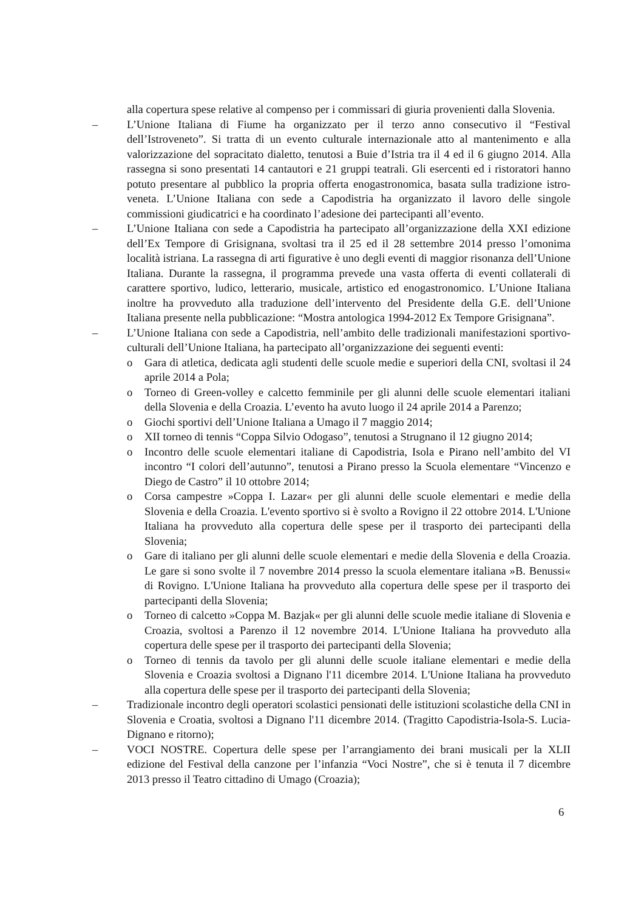alla copertura spese relative al compenso per i commissari di giuria provenienti dalla Slovenia.
– L’Unione Italiana di Fiume ha organizzato per il terzo anno consecutivo il “Festival dell’Istroveneto”. Si tratta di un evento culturale internazionale atto al mantenimento e alla valorizzazione del sopracitato dialetto, tenutosi a Buie d’Istria tra il 4 ed il 6 giugno 2014. Alla rassegna si sono presentati 14 cantautori e 21 gruppi teatrali. Gli esercenti ed i ristoratori hanno potuto presentare al pubblico la propria offerta enogastronomica, basata sulla tradizione istro-veneta. L’Unione Italiana con sede a Capodistria ha organizzato il lavoro delle singole commissioni giudicatrici e ha coordinato l’adesione dei partecipanti all’evento.
– L’Unione Italiana con sede a Capodistria ha partecipato all’organizzazione della XXI edizione dell’Ex Tempore di Grisignana, svoltasi tra il 25 ed il 28 settembre 2014 presso l’omonima località istriana. La rassegna di arti figurative è uno degli eventi di maggior risonanza dell’Unione Italiana. Durante la rassegna, il programma prevede una vasta offerta di eventi collaterali di carattere sportivo, ludico, letterario, musicale, artistico ed enogastronomico. L’Unione Italiana inoltre ha provveduto alla traduzione dell’intervento del Presidente della G.E. dell’Unione Italiana presente nella pubblicazione: “Mostra antologica 1994-2012 Ex Tempore Grisignana”.
– L’Unione Italiana con sede a Capodistria, nell’ambito delle tradizionali manifestazioni sportivo-culturali dell’Unione Italiana, ha partecipato all’organizzazione dei seguenti eventi:
o Gara di atletica, dedicata agli studenti delle scuole medie e superiori della CNI, svoltasi il 24 aprile 2014 a Pola;
o Torneo di Green-volley e calcetto femminile per gli alunni delle scuole elementari italiani della Slovenia e della Croazia. L’evento ha avuto luogo il 24 aprile 2014 a Parenzo;
o Giochi sportivi dell’Unione Italiana a Umago il 7 maggio 2014;
o XII torneo di tennis “Coppa Silvio Odogaso”, tenutosi a Strugnano il 12 giugno 2014;
o Incontro delle scuole elementari italiane di Capodistria, Isola e Pirano nell’ambito del VI incontro “I colori dell’autunno”, tenutosi a Pirano presso la Scuola elementare “Vincenzo e Diego de Castro” il 10 ottobre 2014;
o Corsa campestre »Coppa I. Lazar« per gli alunni delle scuole elementari e medie della Slovenia e della Croazia. L'evento sportivo si è svolto a Rovigno il 22 ottobre 2014. L'Unione Italiana ha provveduto alla copertura delle spese per il trasporto dei partecipanti della Slovenia;
o Gare di italiano per gli alunni delle scuole elementari e medie della Slovenia e della Croazia. Le gare si sono svolte il 7 novembre 2014 presso la scuola elementare italiana »B. Benussi« di Rovigno. L'Unione Italiana ha provveduto alla copertura delle spese per il trasporto dei partecipanti della Slovenia;
o Torneo di calcetto »Coppa M. Bazjak« per gli alunni delle scuole medie italiane di Slovenia e Croazia, svoltosi a Parenzo il 12 novembre 2014. L'Unione Italiana ha provveduto alla copertura delle spese per il trasporto dei partecipanti della Slovenia;
o Torneo di tennis da tavolo per gli alunni delle scuole italiane elementari e medie della Slovenia e Croazia svoltosi a Dignano l'11 dicembre 2014. L'Unione Italiana ha provveduto alla copertura delle spese per il trasporto dei partecipanti della Slovenia;
– Tradizionale incontro degli operatori scolastici pensionati delle istituzioni scolastiche della CNI in Slovenia e Croatia, svoltosi a Dignano l'11 dicembre 2014. (Tragitto Capodistria-Isola-S. Lucia-Dignano e ritorno);
– VOCI NOSTRE. Copertura delle spese per l’arrangiamento dei brani musicali per la XLII edizione del Festival della canzone per l’infanzia “Voci Nostre”, che si è tenuta il 7 dicembre 2013 presso il Teatro cittadino di Umago (Croazia);
6